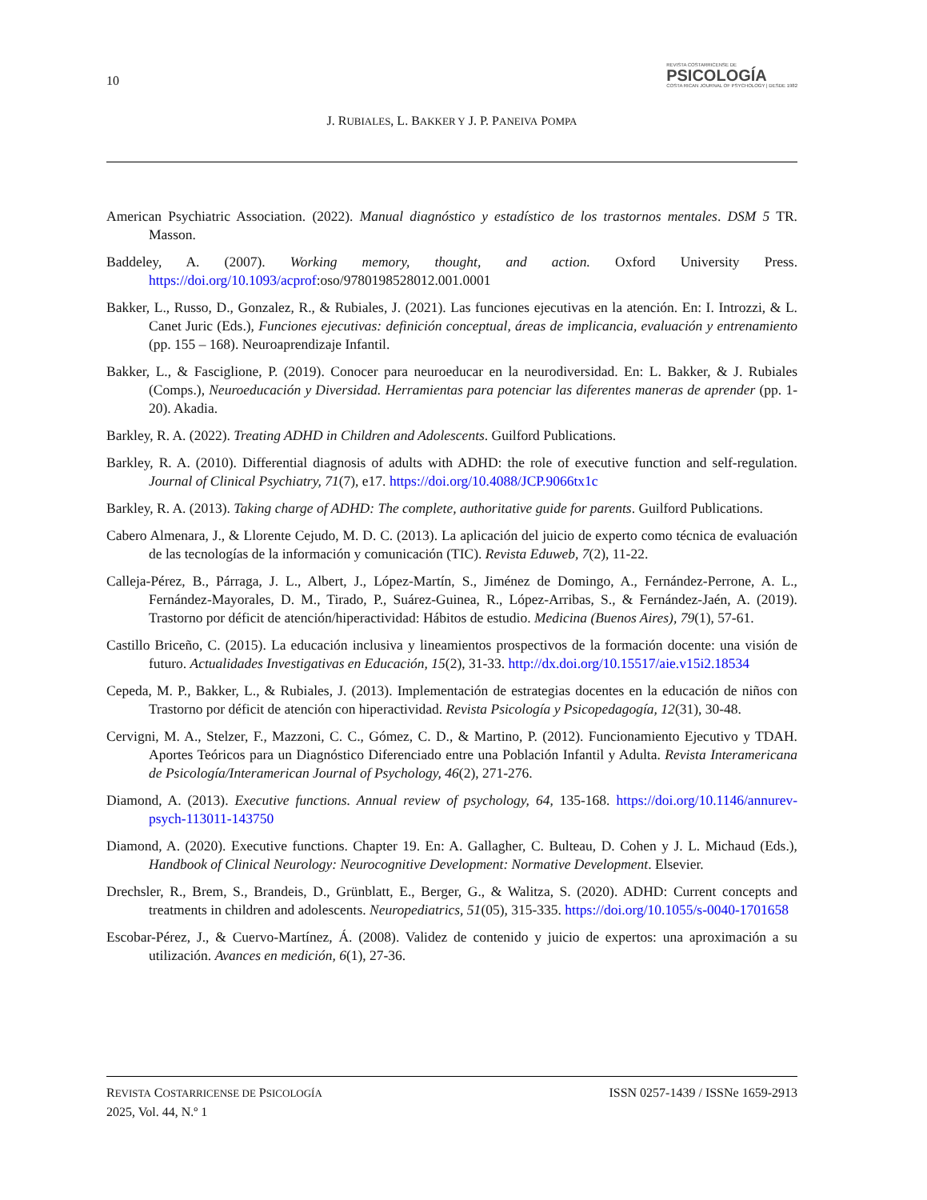10
REVISTA COSTARRICENSE DE
PSICOLOGÍA
COSTA RICAN JOURNAL OF PSYCHOLOGY | DESDE 1982
J. RUBIALES, L. BAKKER Y J. P. PANEIVA POMPA
American Psychiatric Association. (2022). Manual diagnóstico y estadístico de los trastornos mentales. DSM 5 TR. Masson.
Baddeley, A. (2007). Working memory, thought, and action. Oxford University Press. https://doi.org/10.1093/acprof:oso/9780198528012.001.0001
Bakker, L., Russo, D., Gonzalez, R., & Rubiales, J. (2021). Las funciones ejecutivas en la atención. En: I. Introzzi, & L. Canet Juric (Eds.), Funciones ejecutivas: definición conceptual, áreas de implicancia, evaluación y entrenamiento (pp. 155 – 168). Neuroaprendizaje Infantil.
Bakker, L., & Fasciglione, P. (2019). Conocer para neuroeducar en la neurodiversidad. En: L. Bakker, & J. Rubiales (Comps.), Neuroeducación y Diversidad. Herramientas para potenciar las diferentes maneras de aprender (pp. 1-20). Akadia.
Barkley, R. A. (2022). Treating ADHD in Children and Adolescents. Guilford Publications.
Barkley, R. A. (2010). Differential diagnosis of adults with ADHD: the role of executive function and self-regulation. Journal of Clinical Psychiatry, 71(7), e17. https://doi.org/10.4088/JCP.9066tx1c
Barkley, R. A. (2013). Taking charge of ADHD: The complete, authoritative guide for parents. Guilford Publications.
Cabero Almenara, J., & Llorente Cejudo, M. D. C. (2013). La aplicación del juicio de experto como técnica de evaluación de las tecnologías de la información y comunicación (TIC). Revista Eduweb, 7(2), 11-22.
Calleja-Pérez, B., Párraga, J. L., Albert, J., López-Martín, S., Jiménez de Domingo, A., Fernández-Perrone, A. L., Fernández-Mayorales, D. M., Tirado, P., Suárez-Guinea, R., López-Arribas, S., & Fernández-Jaén, A. (2019). Trastorno por déficit de atención/hiperactividad: Hábitos de estudio. Medicina (Buenos Aires), 79(1), 57-61.
Castillo Briceño, C. (2015). La educación inclusiva y lineamientos prospectivos de la formación docente: una visión de futuro. Actualidades Investigativas en Educación, 15(2), 31-33. http://dx.doi.org/10.15517/aie.v15i2.18534
Cepeda, M. P., Bakker, L., & Rubiales, J. (2013). Implementación de estrategias docentes en la educación de niños con Trastorno por déficit de atención con hiperactividad. Revista Psicología y Psicopedagogía, 12(31), 30-48.
Cervigni, M. A., Stelzer, F., Mazzoni, C. C., Gómez, C. D., & Martino, P. (2012). Funcionamiento Ejecutivo y TDAH. Aportes Teóricos para un Diagnóstico Diferenciado entre una Población Infantil y Adulta. Revista Interamericana de Psicología/Interamerican Journal of Psychology, 46(2), 271-276.
Diamond, A. (2013). Executive functions. Annual review of psychology, 64, 135-168. https://doi.org/10.1146/annurev-psych-113011-143750
Diamond, A. (2020). Executive functions. Chapter 19. En: A. Gallagher, C. Bulteau, D. Cohen y J. L. Michaud (Eds.), Handbook of Clinical Neurology: Neurocognitive Development: Normative Development. Elsevier.
Drechsler, R., Brem, S., Brandeis, D., Grünblatt, E., Berger, G., & Walitza, S. (2020). ADHD: Current concepts and treatments in children and adolescents. Neuropediatrics, 51(05), 315-335. https://doi.org/10.1055/s-0040-1701658
Escobar-Pérez, J., & Cuervo-Martínez, Á. (2008). Validez de contenido y juicio de expertos: una aproximación a su utilización. Avances en medición, 6(1), 27-36.
REVISTA COSTARRICENSE DE PSICOLOGÍA
2025, Vol. 44, N.º 1
ISSN 0257-1439 / ISSNe 1659-2913